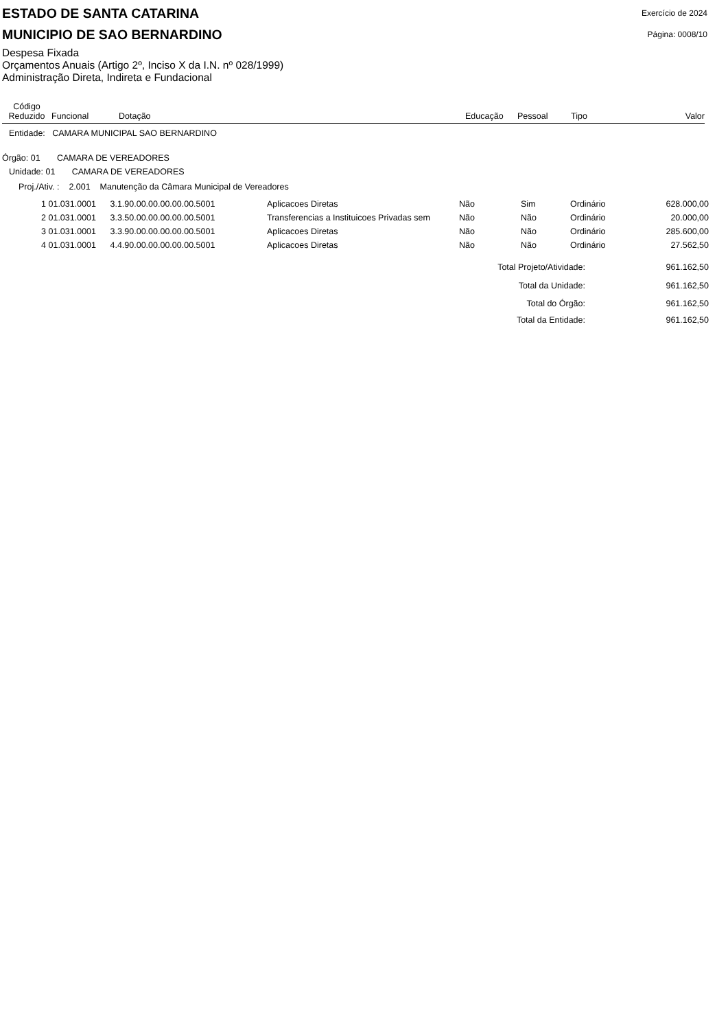ESTADO DE SANTA CATARINA
MUNICIPIO DE SAO BERNARDINO
Exercício de 2024
Página: 0008/10
Despesa Fixada
Orçamentos Anuais (Artigo 2º, Inciso X da I.N. nº 028/1999)
Administração Direta, Indireta e Fundacional
Código
Reduzido
Funcional
Dotação
Educação
Pessoal
Tipo
Valor
Entidade: CAMARA MUNICIPAL SAO BERNARDINO
Órgão: 01 CAMARA DE VEREADORES
Unidade: 01 CAMARA DE VEREADORES
Proj./Ativ. : 2.001 Manutenção da Câmara Municipal de Vereadores
| 1 | 01.031.0001 | 3.1.90.00.00.00.00.00.5001 | Aplicacoes Diretas | Não | Sim | Ordinário | 628.000,00 |
| 2 | 01.031.0001 | 3.3.50.00.00.00.00.00.5001 | Transferencias a Instituicoes Privadas sem | Não | Não | Ordinário | 20.000,00 |
| 3 | 01.031.0001 | 3.3.90.00.00.00.00.00.5001 | Aplicacoes Diretas | Não | Não | Ordinário | 285.600,00 |
| 4 | 01.031.0001 | 4.4.90.00.00.00.00.00.5001 | Aplicacoes Diretas | Não | Não | Ordinário | 27.562,50 |
| Total Projeto/Atividade: | 961.162,50 |
| Total da Unidade: | 961.162,50 |
| Total do Órgão: | 961.162,50 |
| Total da Entidade: | 961.162,50 |